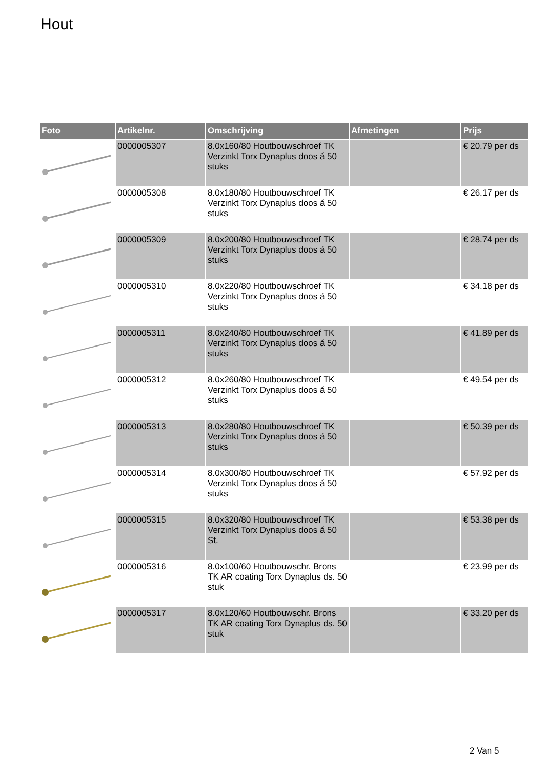Hout
| Foto | Artikelnr. | Omschrijving | Afmetingen | Prijs |
| --- | --- | --- | --- | --- |
| | 0000005307 | 8.0x160/80 Houtbouwschroef TK Verzinkt Torx Dynaplus doos á 50 stuks | | € 20.79 per ds |
| | 0000005308 | 8.0x180/80 Houtbouwschroef TK Verzinkt Torx Dynaplus doos á 50 stuks | | € 26.17 per ds |
| | 0000005309 | 8.0x200/80 Houtbouwschroef TK Verzinkt Torx Dynaplus doos á 50 stuks | | € 28.74 per ds |
| | 0000005310 | 8.0x220/80 Houtbouwschroef TK Verzinkt Torx Dynaplus doos á 50 stuks | | € 34.18 per ds |
| | 0000005311 | 8.0x240/80 Houtbouwschroef TK Verzinkt Torx Dynaplus doos á 50 stuks | | € 41.89 per ds |
| | 0000005312 | 8.0x260/80 Houtbouwschroef TK Verzinkt Torx Dynaplus doos á 50 stuks | | € 49.54 per ds |
| | 0000005313 | 8.0x280/80 Houtbouwschroef TK Verzinkt Torx Dynaplus doos á 50 stuks | | € 50.39 per ds |
| | 0000005314 | 8.0x300/80 Houtbouwschroef TK Verzinkt Torx Dynaplus doos á 50 stuks | | € 57.92 per ds |
| | 0000005315 | 8.0x320/80 Houtbouwschroef TK Verzinkt Torx Dynaplus doos á 50 St. | | € 53.38 per ds |
| | 0000005316 | 8.0x100/60 Houtbouwschr. Brons TK AR coating Torx Dynaplus ds. 50 stuk | | € 23.99 per ds |
| | 0000005317 | 8.0x120/60 Houtbouwschr. Brons TK AR coating Torx Dynaplus ds. 50 stuk | | € 33.20 per ds |
2 Van 5